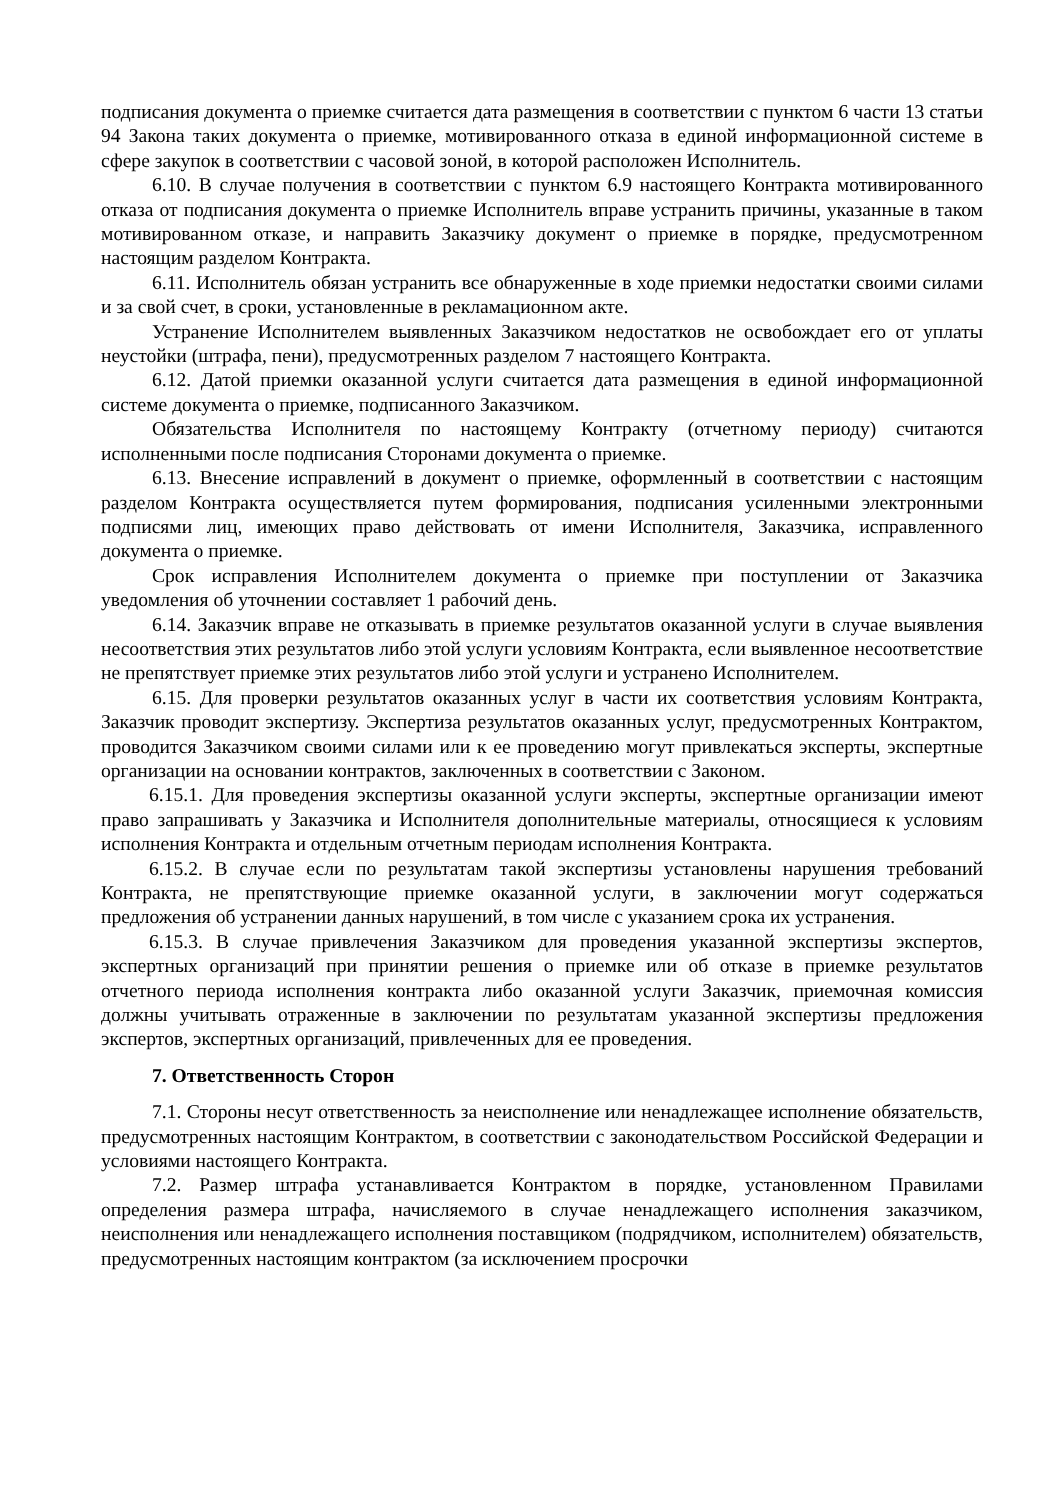подписания документа о приемке считается дата размещения в соответствии с пунктом 6 части 13 статьи 94 Закона таких документа о приемке, мотивированного отказа в единой информационной системе в сфере закупок в соответствии с часовой зоной, в которой расположен Исполнитель.
6.10. В случае получения в соответствии с пунктом 6.9 настоящего Контракта мотивированного отказа от подписания документа о приемке Исполнитель вправе устранить причины, указанные в таком мотивированном отказе, и направить Заказчику документ о приемке в порядке, предусмотренном настоящим разделом Контракта.
6.11. Исполнитель обязан устранить все обнаруженные в ходе приемки недостатки своими силами и за свой счет, в сроки, установленные в рекламационном акте.
Устранение Исполнителем выявленных Заказчиком недостатков не освобождает его от уплаты неустойки (штрафа, пени), предусмотренных разделом 7 настоящего Контракта.
6.12. Датой приемки оказанной услуги считается дата размещения в единой информационной системе документа о приемке, подписанного Заказчиком.
Обязательства Исполнителя по настоящему Контракту (отчетному периоду) считаются исполненными после подписания Сторонами документа о приемке.
6.13. Внесение исправлений в документ о приемке, оформленный в соответствии с настоящим разделом Контракта осуществляется путем формирования, подписания усиленными электронными подписями лиц, имеющих право действовать от имени Исполнителя, Заказчика, исправленного документа о приемке.
Срок исправления Исполнителем документа о приемке при поступлении от Заказчика уведомления об уточнении составляет 1 рабочий день.
6.14. Заказчик вправе не отказывать в приемке результатов оказанной услуги в случае выявления несоответствия этих результатов либо этой услуги условиям Контракта, если выявленное несоответствие не препятствует приемке этих результатов либо этой услуги и устранено Исполнителем.
6.15. Для проверки результатов оказанных услуг в части их соответствия условиям Контракта, Заказчик проводит экспертизу. Экспертиза результатов оказанных услуг, предусмотренных Контрактом, проводится Заказчиком своими силами или к ее проведению могут привлекаться эксперты, экспертные организации на основании контрактов, заключенных в соответствии с Законом.
6.15.1. Для проведения экспертизы оказанной услуги эксперты, экспертные организации имеют право запрашивать у Заказчика и Исполнителя дополнительные материалы, относящиеся к условиям исполнения Контракта и отдельным отчетным периодам исполнения Контракта.
6.15.2. В случае если по результатам такой экспертизы установлены нарушения требований Контракта, не препятствующие приемке оказанной услуги, в заключении могут содержаться предложения об устранении данных нарушений, в том числе с указанием срока их устранения.
6.15.3. В случае привлечения Заказчиком для проведения указанной экспертизы экспертов, экспертных организаций при принятии решения о приемке или об отказе в приемке результатов отчетного периода исполнения контракта либо оказанной услуги Заказчик, приемочная комиссия должны учитывать отраженные в заключении по результатам указанной экспертизы предложения экспертов, экспертных организаций, привлеченных для ее проведения.
7. Ответственность Сторон
7.1. Стороны несут ответственность за неисполнение или ненадлежащее исполнение обязательств, предусмотренных настоящим Контрактом, в соответствии с законодательством Российской Федерации и условиями настоящего Контракта.
7.2. Размер штрафа устанавливается Контрактом в порядке, установленном Правилами определения размера штрафа, начисляемого в случае ненадлежащего исполнения заказчиком, неисполнения или ненадлежащего исполнения поставщиком (подрядчиком, исполнителем) обязательств, предусмотренных настоящим контрактом (за исключением просрочки